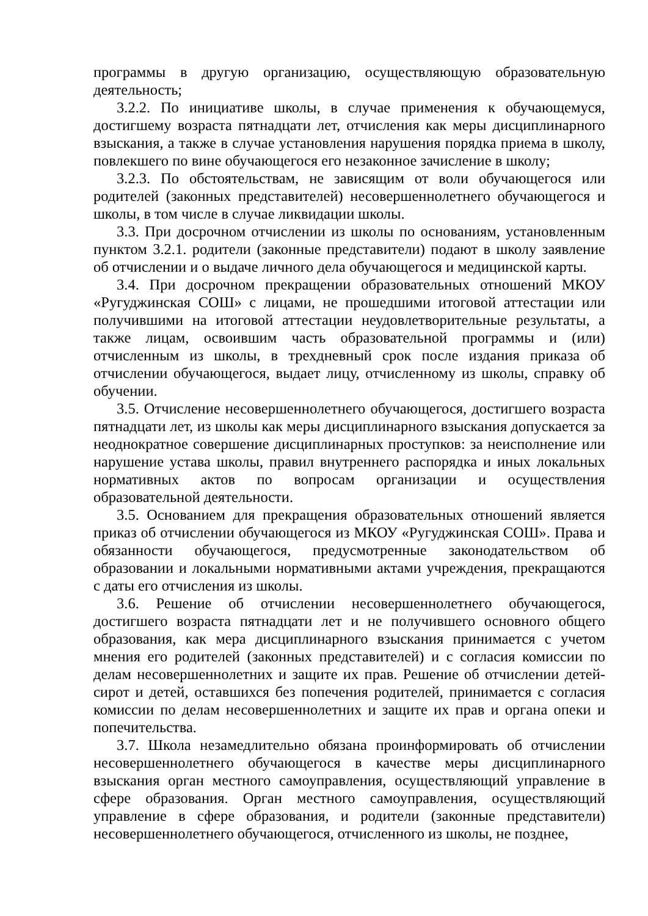программы в другую организацию, осуществляющую образовательную деятельность;
3.2.2. По инициативе школы, в случае применения к обучающемуся, достигшему возраста пятнадцати лет, отчисления как меры дисциплинарного взыскания, а также в случае установления нарушения порядка приема в школу, повлекшего по вине обучающегося его незаконное зачисление в школу;
3.2.3. По обстоятельствам, не зависящим от воли обучающегося или родителей (законных представителей) несовершеннолетнего обучающегося и школы, в том числе в случае ликвидации школы.
3.3. При досрочном отчислении из школы по основаниям, установленным пунктом 3.2.1. родители (законные представители) подают в школу заявление об отчислении и о выдаче личного дела обучающегося и медицинской карты.
3.4. При досрочном прекращении образовательных отношений МКОУ «Ругуджинская СОШ» с лицами, не прошедшими итоговой аттестации или получившими на итоговой аттестации неудовлетворительные результаты, а также лицам, освоившим часть образовательной программы и (или) отчисленным из школы, в трехдневный срок после издания приказа об отчислении обучающегося, выдает лицу, отчисленному из школы, справку об обучении.
3.5. Отчисление несовершеннолетнего обучающегося, достигшего возраста пятнадцати лет, из школы как меры дисциплинарного взыскания допускается за неоднократное совершение дисциплинарных проступков: за неисполнение или нарушение устава школы, правил внутреннего распорядка и иных локальных нормативных актов по вопросам организации и осуществления образовательной деятельности.
3.5. Основанием для прекращения образовательных отношений является приказ об отчислении обучающегося из МКОУ «Ругуджинская СОШ». Права и обязанности обучающегося, предусмотренные законодательством об образовании и локальными нормативными актами учреждения, прекращаются с даты его отчисления из школы.
3.6. Решение об отчислении несовершеннолетнего обучающегося, достигшего возраста пятнадцати лет и не получившего основного общего образования, как мера дисциплинарного взыскания принимается с учетом мнения его родителей (законных представителей) и с согласия комиссии по делам несовершеннолетних и защите их прав. Решение об отчислении детей-сирот и детей, оставшихся без попечения родителей, принимается с согласия комиссии по делам несовершеннолетних и защите их прав и органа опеки и попечительства.
3.7. Школа незамедлительно обязана проинформировать об отчислении несовершеннолетнего обучающегося в качестве меры дисциплинарного взыскания орган местного самоуправления, осуществляющий управление в сфере образования. Орган местного самоуправления, осуществляющий управление в сфере образования, и родители (законные представители) несовершеннолетнего обучающегося, отчисленного из школы, не позднее,